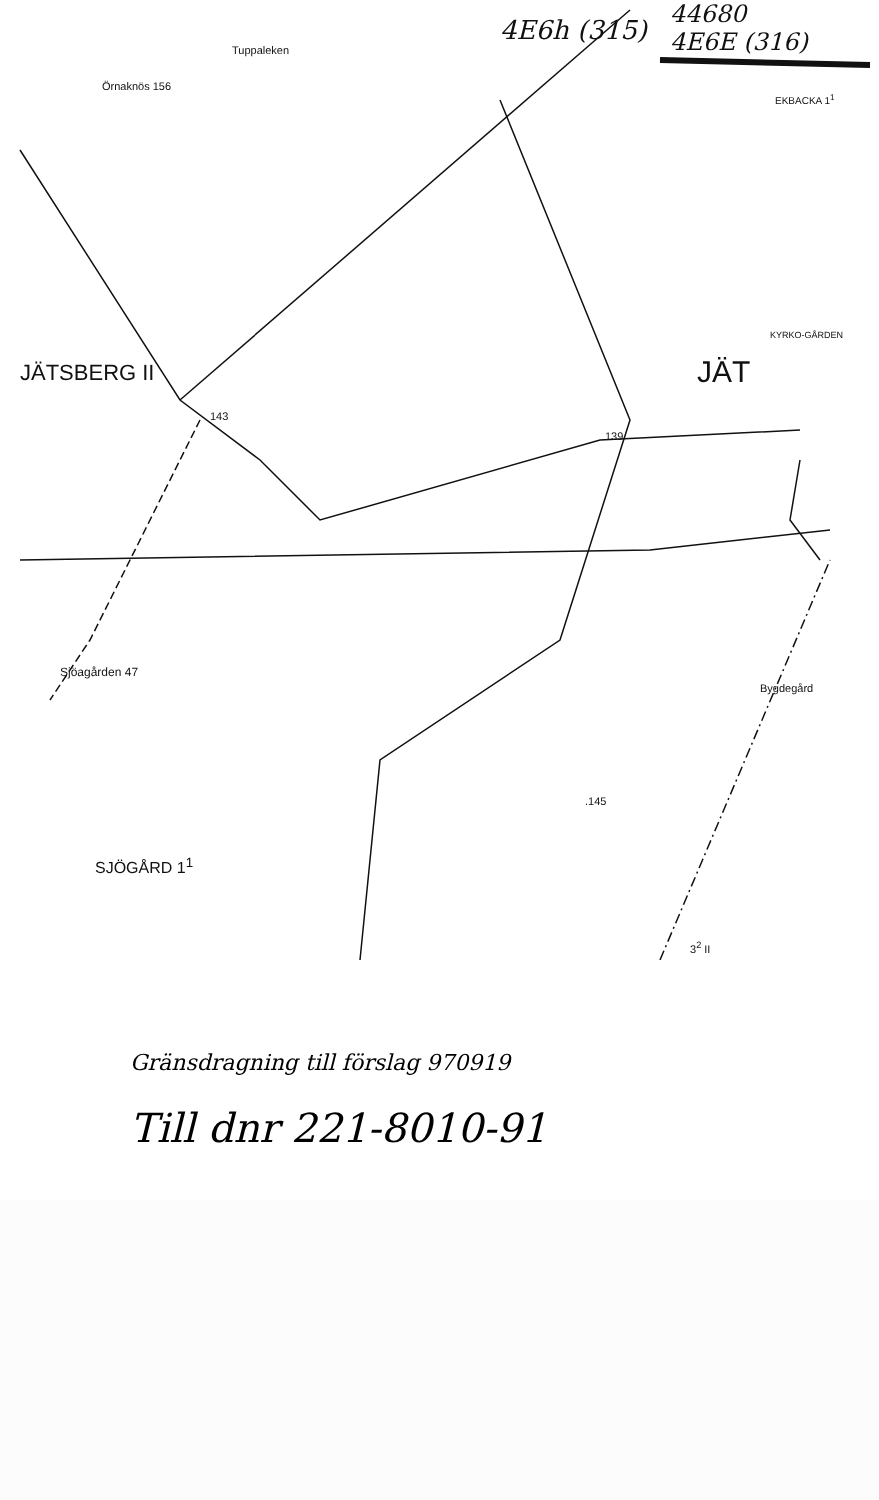Tuppaleken
Örnaknös 156
4E6h (315)
44680
4E6E (316)
EKBACKA 1<sup>1</sup>
JÄTSBERG II JÄT
KYRKO-GÅRDEN
143
139
Sjöagården 47
Bygdegård
.145
SJÖGÅRD 1<sup>1</sup>
3<sup>2</sup> II
Gränsdragning till förslag 970919
Till dnr 221-8010-91